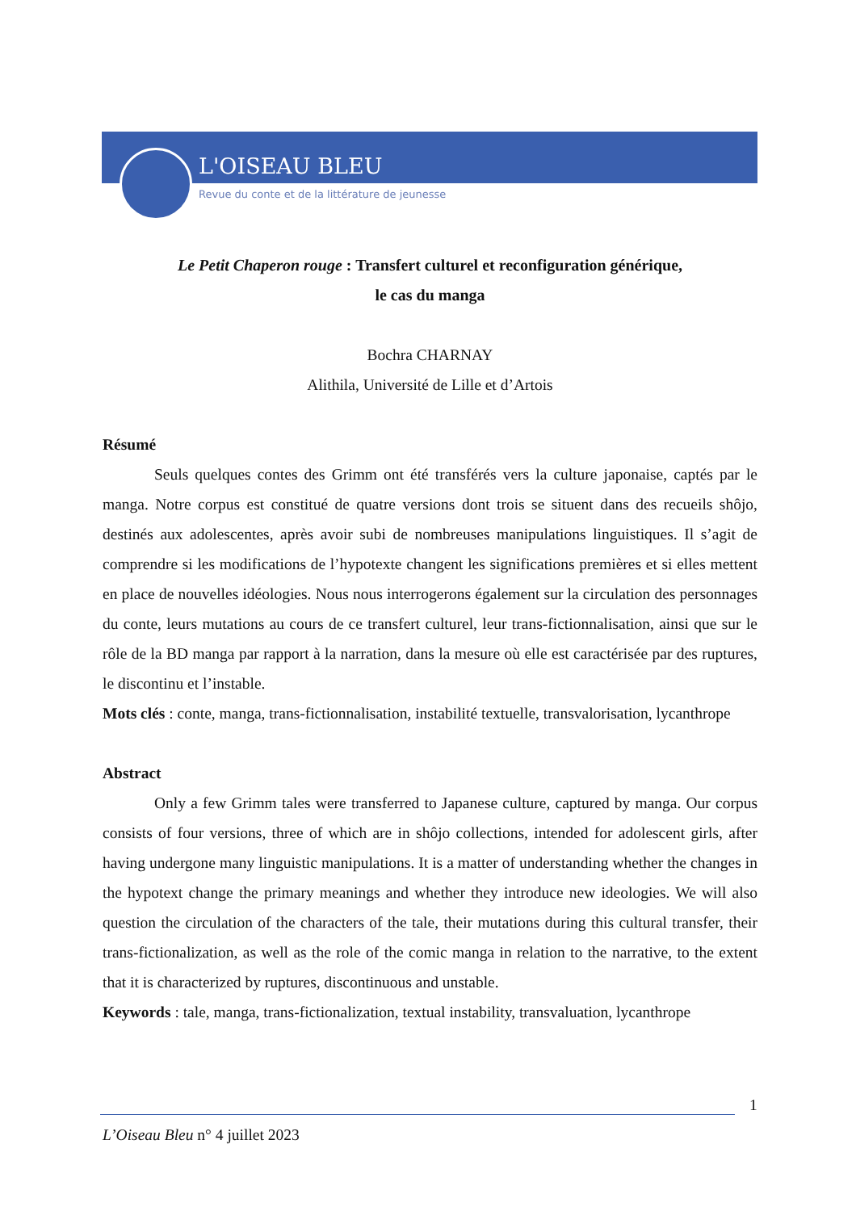L'OISEAU BLEU
Revue du conte et de la littérature de jeunesse
Le Petit Chaperon rouge : Transfert culturel et reconfiguration générique,
le cas du manga
Bochra CHARNAY
Alithila, Université de Lille et d’Artois
Résumé
Seuls quelques contes des Grimm ont été transférés vers la culture japonaise, captés par le manga. Notre corpus est constitué de quatre versions dont trois se situent dans des recueils shôjo, destinés aux adolescentes, après avoir subi de nombreuses manipulations linguistiques. Il s’agit de comprendre si les modifications de l’hypotexte changent les significations premières et si elles mettent en place de nouvelles idéologies. Nous nous interrogerons également sur la circulation des personnages du conte, leurs mutations au cours de ce transfert culturel, leur trans-fictionnalisation, ainsi que sur le rôle de la BD manga par rapport à la narration, dans la mesure où elle est caractérisée par des ruptures, le discontinu et l’instable.
Mots clés : conte, manga, trans-fictionnalisation, instabilité textuelle, transvalorisation, lycanthrope
Abstract
Only a few Grimm tales were transferred to Japanese culture, captured by manga. Our corpus consists of four versions, three of which are in shôjo collections, intended for adolescent girls, after having undergone many linguistic manipulations. It is a matter of understanding whether the changes in the hypotext change the primary meanings and whether they introduce new ideologies. We will also question the circulation of the characters of the tale, their mutations during this cultural transfer, their trans-fictionalization, as well as the role of the comic manga in relation to the narrative, to the extent that it is characterized by ruptures, discontinuous and unstable.
Keywords : tale, manga, trans-fictionalization, textual instability, transvaluation, lycanthrope
1
L’Oiseau Bleu n° 4 juillet 2023